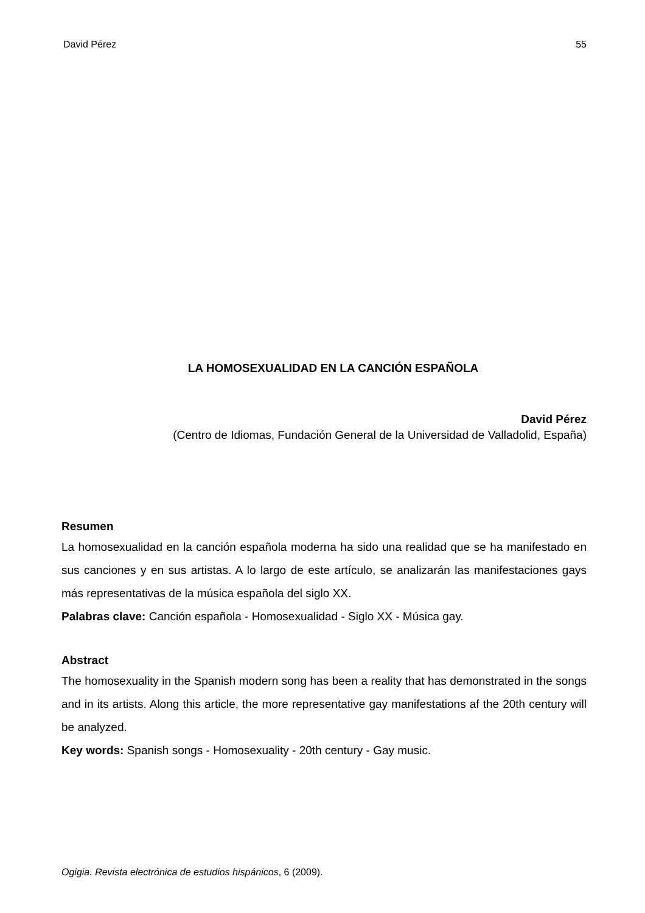David Pérez 55
LA HOMOSEXUALIDAD EN LA CANCIÓN ESPAÑOLA
David Pérez
(Centro de Idiomas, Fundación General de la Universidad de Valladolid, España)
Resumen
La homosexualidad en la canción española moderna ha sido una realidad que se ha manifestado en sus canciones y en sus artistas. A lo largo de este artículo, se analizarán las manifestaciones gays más representativas de la música española del siglo XX.
Palabras clave: Canción española - Homosexualidad - Siglo XX - Música gay.
Abstract
The homosexuality in the Spanish modern song has been a reality that has demonstrated in the songs and in its artists. Along this article, the more representative gay manifestations af the 20th century will be analyzed.
Key words: Spanish songs - Homosexuality - 20th century - Gay music.
Ogigia. Revista electrónica de estudios hispánicos, 6 (2009).